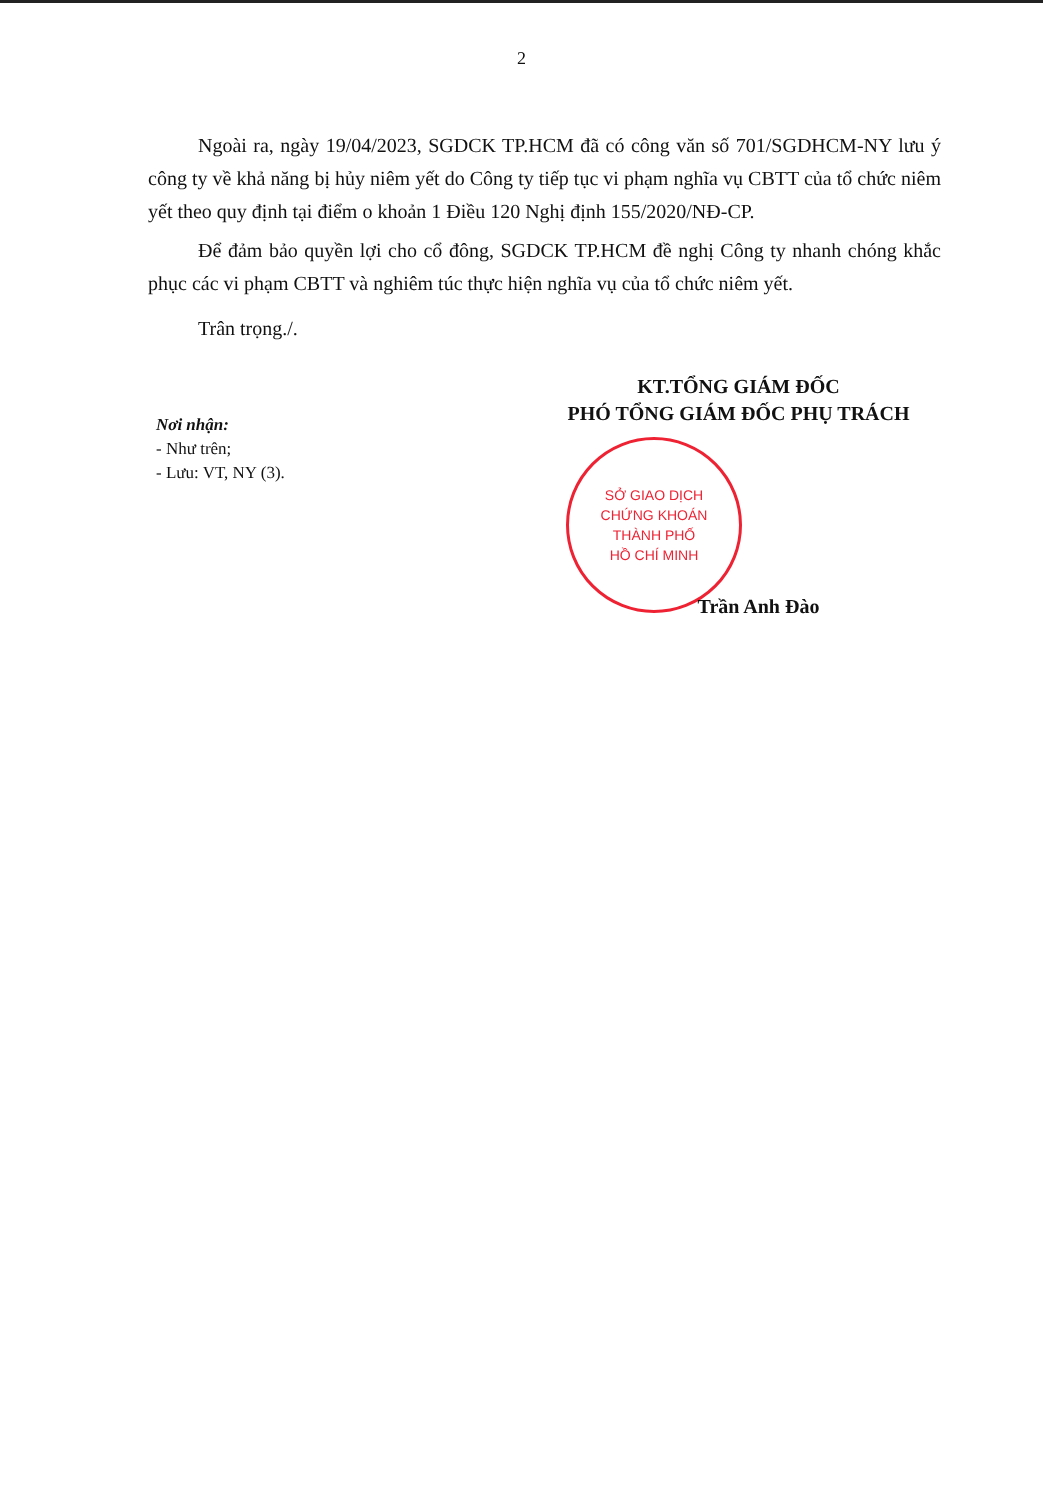2
Ngoài ra, ngày 19/04/2023, SGDCK TP.HCM đã có công văn số 701/SGDHCM-NY lưu ý công ty về khả năng bị hủy niêm yết do Công ty tiếp tục vi phạm nghĩa vụ CBTT của tổ chức niêm yết theo quy định tại điểm o khoản 1 Điều 120 Nghị định 155/2020/NĐ-CP.
Để đảm bảo quyền lợi cho cổ đông, SGDCK TP.HCM đề nghị Công ty nhanh chóng khắc phục các vi phạm CBTT và nghiêm túc thực hiện nghĩa vụ của tổ chức niêm yết.
Trân trọng./.
Nơi nhận:
- Như trên;
- Lưu: VT, NY (3).
KT.TỔNG GIÁM ĐỐC
PHÓ TỔNG GIÁM ĐỐC PHỤ TRÁCH
SỞ GIAO DỊCH
CHỨNG KHOÁN
THÀNH PHỐ
HỒ CHÍ MINH
Trần Anh Đào